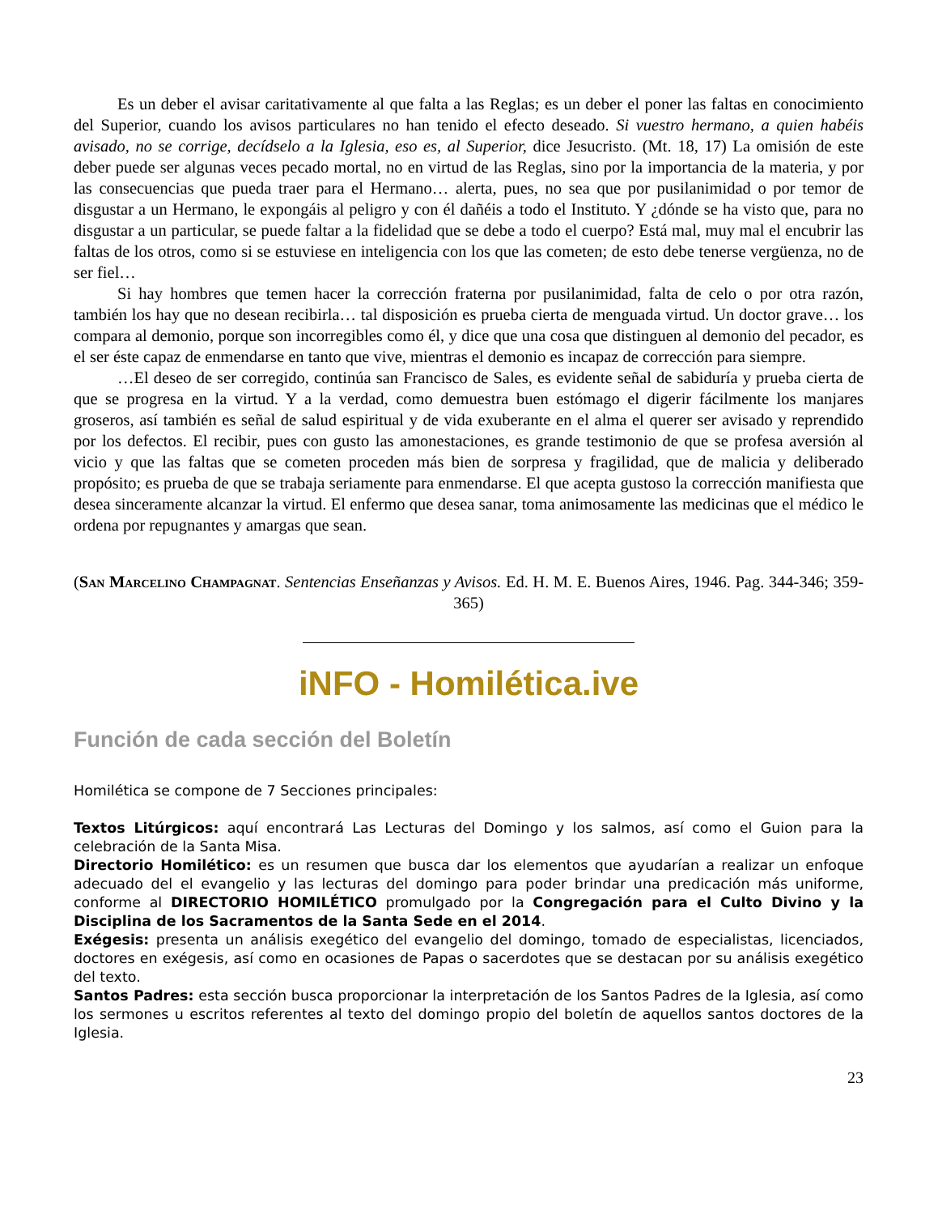Es un deber el avisar caritativamente al que falta a las Reglas; es un deber el poner las faltas en conocimiento del Superior, cuando los avisos particulares no han tenido el efecto deseado. Si vuestro hermano, a quien habéis avisado, no se corrige, decídselo a la Iglesia, eso es, al Superior, dice Jesucristo. (Mt. 18, 17) La omisión de este deber puede ser algunas veces pecado mortal, no en virtud de las Reglas, sino por la importancia de la materia, y por las consecuencias que pueda traer para el Hermano… alerta, pues, no sea que por pusilanimidad o por temor de disgustar a un Hermano, le expongáis al peligro y con él dañéis a todo el Instituto. Y ¿dónde se ha visto que, para no disgustar a un particular, se puede faltar a la fidelidad que se debe a todo el cuerpo? Está mal, muy mal el encubrir las faltas de los otros, como si se estuviese en inteligencia con los que las cometen; de esto debe tenerse vergüenza, no de ser fiel…
Si hay hombres que temen hacer la corrección fraterna por pusilanimidad, falta de celo o por otra razón, también los hay que no desean recibirla… tal disposición es prueba cierta de menguada virtud. Un doctor grave… los compara al demonio, porque son incorregibles como él, y dice que una cosa que distinguen al demonio del pecador, es el ser éste capaz de enmendarse en tanto que vive, mientras el demonio es incapaz de corrección para siempre.
…El deseo de ser corregido, continúa san Francisco de Sales, es evidente señal de sabiduría y prueba cierta de que se progresa en la virtud. Y a la verdad, como demuestra buen estómago el digerir fácilmente los manjares groseros, así también es señal de salud espiritual y de vida exuberante en el alma el querer ser avisado y reprendido por los defectos. El recibir, pues con gusto las amonestaciones, es grande testimonio de que se profesa aversión al vicio y que las faltas que se cometen proceden más bien de sorpresa y fragilidad, que de malicia y deliberado propósito; es prueba de que se trabaja seriamente para enmendarse. El que acepta gustoso la corrección manifiesta que desea sinceramente alcanzar la virtud. El enfermo que desea sanar, toma animosamente las medicinas que el médico le ordena por repugnantes y amargas que sean.
(San Marcelino Champagnat. Sentencias Enseñanzas y Avisos. Ed. H. M. E. Buenos Aires, 1946. Pag. 344-346; 359-365)
iNFO - Homilética.ive
Función de cada sección del Boletín
Homilética se compone de 7 Secciones principales:
Textos Litúrgicos: aquí encontrará Las Lecturas del Domingo y los salmos, así como el Guion para la celebración de la Santa Misa.
Directorio Homilético: es un resumen que busca dar los elementos que ayudarían a realizar un enfoque adecuado del el evangelio y las lecturas del domingo para poder brindar una predicación más uniforme, conforme al DIRECTORIO HOMILÉTICO promulgado por la Congregación para el Culto Divino y la Disciplina de los Sacramentos de la Santa Sede en el 2014.
Exégesis: presenta un análisis exegético del evangelio del domingo, tomado de especialistas, licenciados, doctores en exégesis, así como en ocasiones de Papas o sacerdotes que se destacan por su análisis exegético del texto.
Santos Padres: esta sección busca proporcionar la interpretación de los Santos Padres de la Iglesia, así como los sermones u escritos referentes al texto del domingo propio del boletín de aquellos santos doctores de la Iglesia.
23